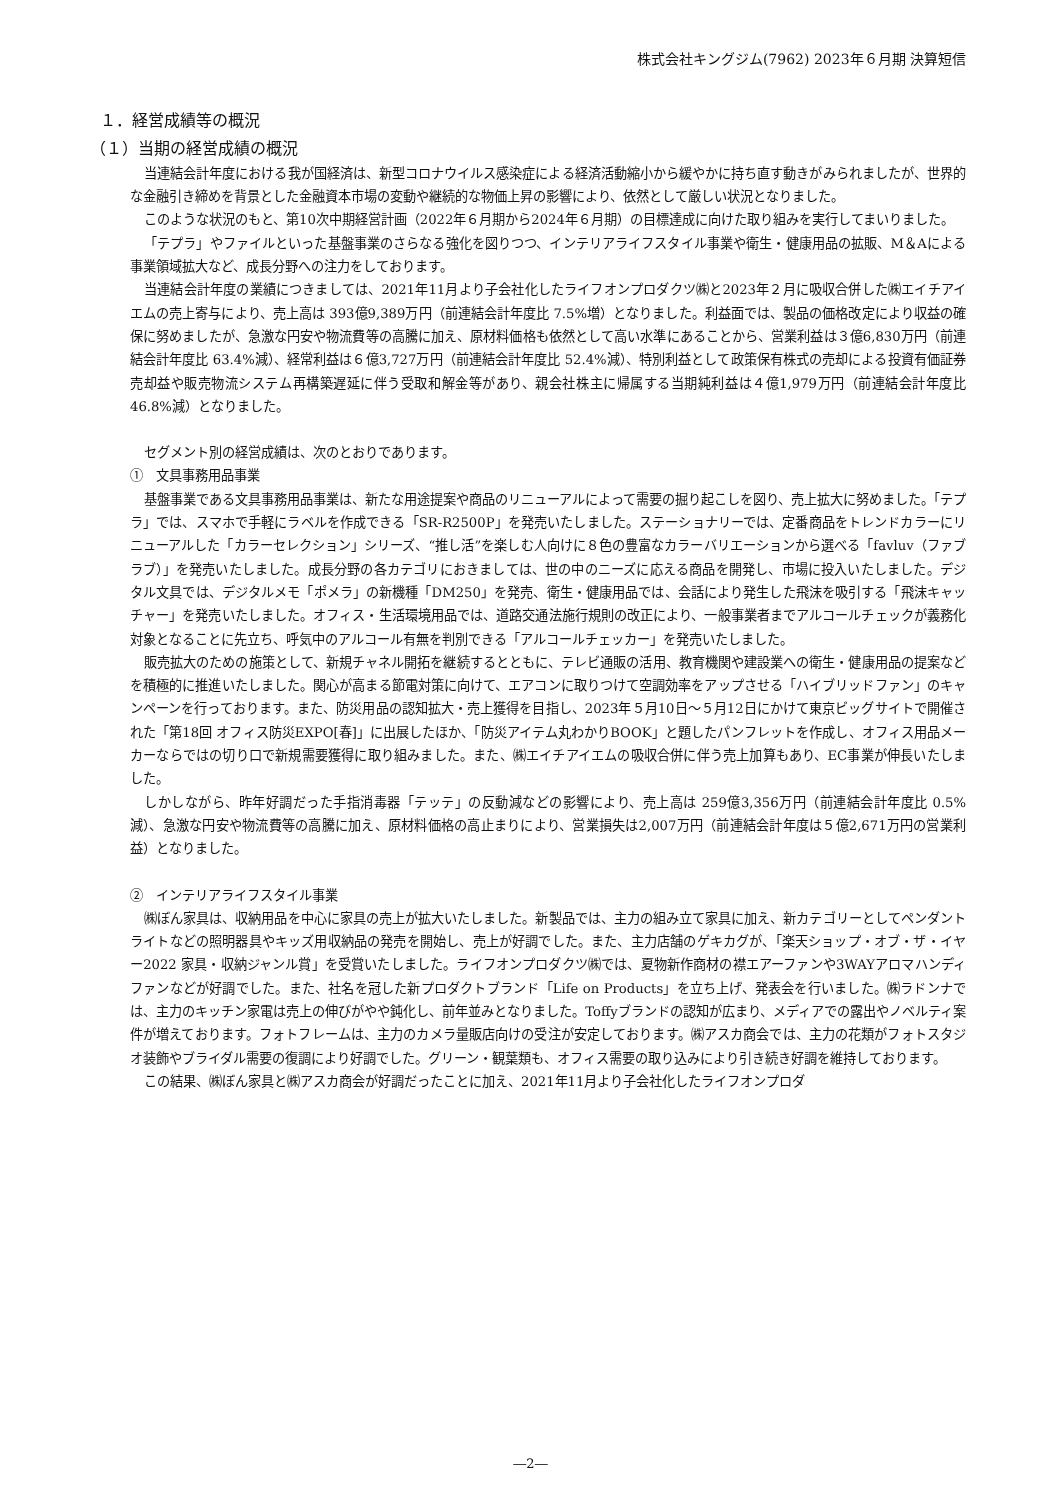株式会社キングジム(7962) 2023年６月期 決算短信
１．経営成績等の概況
（１）当期の経営成績の概況
当連結会計年度における我が国経済は、新型コロナウイルス感染症による経済活動縮小から緩やかに持ち直す動きがみられましたが、世界的な金融引き締めを背景とした金融資本市場の変動や継続的な物価上昇の影響により、依然として厳しい状況となりました。
このような状況のもと、第10次中期経営計画（2022年６月期から2024年６月期）の目標達成に向けた取り組みを実行してまいりました。
「テプラ」やファイルといった基盤事業のさらなる強化を図りつつ、インテリアライフスタイル事業や衛生・健康用品の拡販、M＆Aによる事業領域拡大など、成長分野への注力をしております。
当連結会計年度の業績につきましては、2021年11月より子会社化したライフオンプロダクツ㈱と2023年２月に吸収合併した㈱エイチアイエムの売上寄与により、売上高は 393億9,389万円（前連結会計年度比 7.5%増）となりました。利益面では、製品の価格改定により収益の確保に努めましたが、急激な円安や物流費等の高騰に加え、原材料価格も依然として高い水準にあることから、営業利益は３億6,830万円（前連結会計年度比 63.4%減）、経常利益は６億3,727万円（前連結会計年度比 52.4%減）、特別利益として政策保有株式の売却による投資有価証券売却益や販売物流システム再構築遅延に伴う受取和解金等があり、親会社株主に帰属する当期純利益は４億1,979万円（前連結会計年度比 46.8%減）となりました。
セグメント別の経営成績は、次のとおりであります。
①　文具事務用品事業
基盤事業である文具事務用品事業は、新たな用途提案や商品のリニューアルによって需要の掘り起こしを図り、売上拡大に努めました。「テプラ」では、スマホで手軽にラベルを作成できる「SR-R2500P」を発売いたしました。ステーショナリーでは、定番商品をトレンドカラーにリニューアルした「カラーセレクション」シリーズ、“推し活”を楽しむ人向けに８色の豊富なカラーバリエーションから選べる「favluv（ファブラブ）」を発売いたしました。成長分野の各カテゴリにおきましては、世の中のニーズに応える商品を開発し、市場に投入いたしました。デジタル文具では、デジタルメモ「ポメラ」の新機種「DM250」を発売、衛生・健康用品では、会話により発生した飛沫を吸引する「飛沫キャッチャー」を発売いたしました。オフィス・生活環境用品では、道路交通法施行規則の改正により、一般事業者までアルコールチェックが義務化対象となることに先立ち、呼気中のアルコール有無を判別できる「アルコールチェッカー」を発売いたしました。
販売拡大のための施策として、新規チャネル開拓を継続するとともに、テレビ通販の活用、教育機関や建設業への衛生・健康用品の提案などを積極的に推進いたしました。関心が高まる節電対策に向けて、エアコンに取りつけて空調効率をアップさせる「ハイブリッドファン」のキャンペーンを行っております。また、防災用品の認知拡大・売上獲得を目指し、2023年５月10日～５月12日にかけて東京ビッグサイトで開催された「第18回 オフィス防災EXPO[春]」に出展したほか、「防災アイテム丸わかりBOOK」と題したパンフレットを作成し、オフィス用品メーカーならではの切り口で新規需要獲得に取り組みました。また、㈱エイチアイエムの吸収合併に伴う売上加算もあり、EC事業が伸長いたしました。
しかしながら、昨年好調だった手指消毒器「テッテ」の反動減などの影響により、売上高は 259億3,356万円（前連結会計年度比 0.5%減）、急激な円安や物流費等の高騰に加え、原材料価格の高止まりにより、営業損失は2,007万円（前連結会計年度は５億2,671万円の営業利益）となりました。
②　インテリアライフスタイル事業
㈱ぼん家具は、収納用品を中心に家具の売上が拡大いたしました。新製品では、主力の組み立て家具に加え、新カテゴリーとしてペンダントライトなどの照明器具やキッズ用収納品の発売を開始し、売上が好調でした。また、主力店舗のゲキカグが、「楽天ショップ・オブ・ザ・イヤー2022 家具・収納ジャンル賞」を受賞いたしました。ライフオンプロダクツ㈱では、夏物新作商材の襟エアーファンや3WAYアロマハンディファンなどが好調でした。また、社名を冠した新プロダクトブランド「Life on Products」を立ち上げ、発表会を行いました。㈱ラドンナでは、主力のキッチン家電は売上の伸びがやや鈍化し、前年並みとなりました。Toffyブランドの認知が広まり、メディアでの露出やノベルティ案件が増えております。フォトフレームは、主力のカメラ量販店向けの受注が安定しております。㈱アスカ商会では、主力の花類がフォトスタジオ装飾やブライダル需要の復調により好調でした。グリーン・観葉類も、オフィス需要の取り込みにより引き続き好調を維持しております。
この結果、㈱ぼん家具と㈱アスカ商会が好調だったことに加え、2021年11月より子会社化したライフオンプロダ
―2―